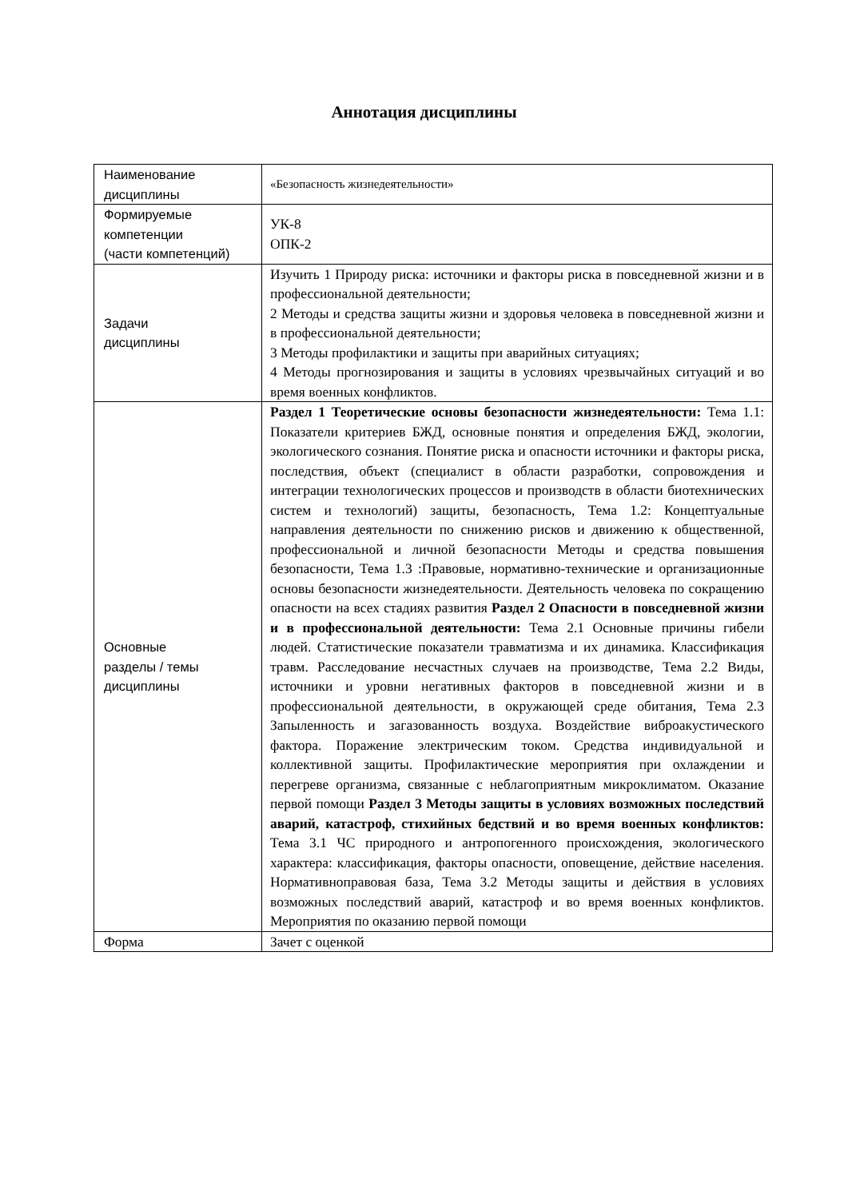Аннотация дисциплины
| Наименование дисциплины | «Безопасность жизнедеятельности» |
| Формируемые компетенции (части компетенций) | УК-8 ОПК-2 |
| Задачи дисциплины | Изучить 1 Природу риска: источники и факторы риска в повседневной жизни и в профессиональной деятельности; 2 Методы и средства защиты жизни и здоровья человека в повседневной жизни и в профессиональной деятельности; 3 Методы профилактики и защиты при аварийных ситуациях; 4 Методы прогнозирования и защиты в условиях чрезвычайных ситуаций и во время военных конфликтов. |
| Основные разделы / темы дисциплины | Раздел 1 Теоретические основы безопасности жизнедеятельности: Тема 1.1: Показатели критериев БЖД, основные понятия и определения БЖД, экологии, экологического сознания. Понятие риска и опасности источники и факторы риска, последствия, объект (специалист в области разработки, сопровождения и интеграции технологических процессов и производств в области биотехнических систем и технологий) защиты, безопасность, Тема 1.2: Концептуальные направления деятельности по снижению рисков и движению к общественной, профессиональной и личной безопасности Методы и средства повышения безопасности, Тема 1.3 :Правовые, нормативно-технические и организационные основы безопасности жизнедеятельности. Деятельность человека по сокращению опасности на всех стадиях развития Раздел 2 Опасности в повседневной жизни и в профессиональной деятельности: Тема 2.1 Основные причины гибели людей. Статистические показатели травматизма и их динамика. Классификация травм. Расследование несчастных случаев на производстве, Тема 2.2 Виды, источники и уровни негативных факторов в повседневной жизни и в профессиональной деятельности, в окружающей среде обитания, Тема 2.3 Запыленность и загазованность воздуха. Воздействие виброакустического фактора. Поражение электрическим током. Средства индивидуальной и коллективной защиты. Профилактические мероприятия при охлаждении и перегреве организма, связанные с неблагоприятным микроклиматом. Оказание первой помощи Раздел 3 Методы защиты в условиях возможных последствий аварий, катастроф, стихийных бедствий и во время военных конфликтов: Тема 3.1 ЧС природного и антропогенного происхождения, экологического характера: классификация, факторы опасности, оповещение, действие населения. Нормативноправовая база, Тема 3.2 Методы защиты и действия в условиях возможных последствий аварий, катастроф и во время военных конфликтов. Мероприятия по оказанию первой помощи |
| Форма | Зачет с оценкой |